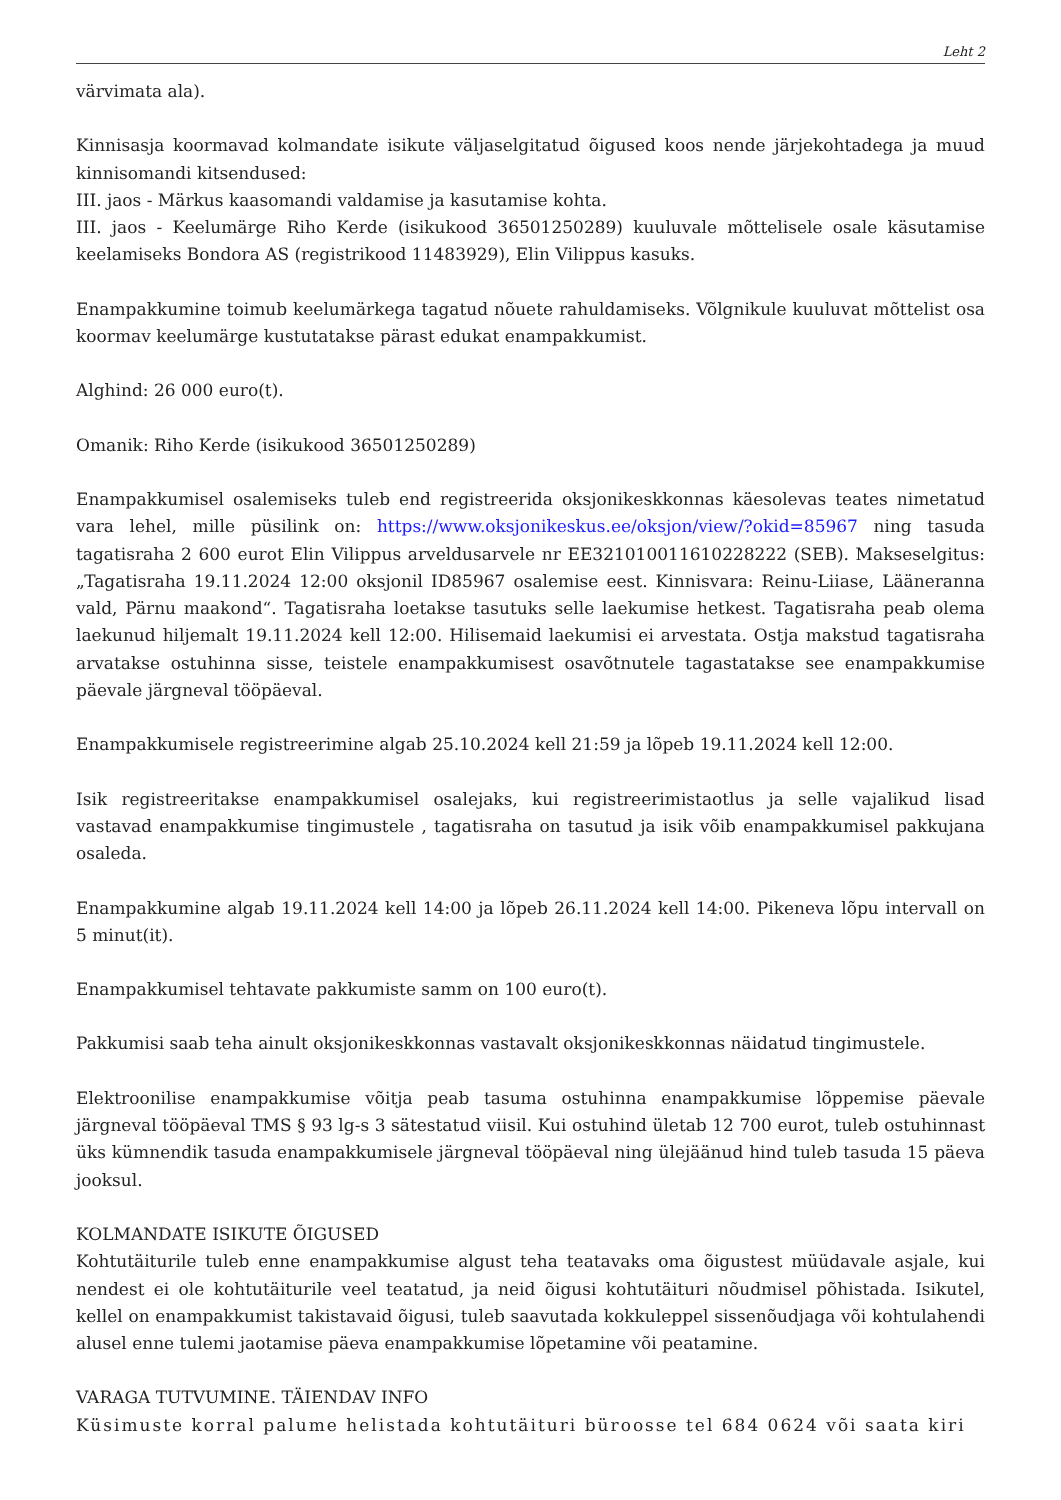Leht 2
värvimata ala).
Kinnisasja koormavad kolmandate isikute väljaselgitatud õigused koos nende järjekohtadega ja muud kinnisomandi kitsendused:
III. jaos - Märkus kaasomandi valdamise ja kasutamise kohta.
III. jaos - Keelumärge Riho Kerde (isikukood 36501250289) kuuluvale mõttelisele osale käsutamise keelamiseks Bondora AS (registrikood 11483929), Elin Vilippus kasuks.
Enampakkumine toimub keelumärkega tagatud nõuete rahuldamiseks. Võlgnikule kuuluvat mõttelist osa koormav keelumärge kustutatakse pärast edukat enampakkumist.
Alghind: 26 000 euro(t).
Omanik: Riho Kerde (isikukood 36501250289)
Enampakkumisel osalemiseks tuleb end registreerida oksjonikeskkonnas käesolevas teates nimetatud vara lehel, mille püsilink on: https://www.oksjonikeskus.ee/oksjon/view/?okid=85967 ning tasuda tagatisraha 2 600 eurot Elin Vilippus arveldusarvele nr EE321010011610228222 (SEB). Makseselgitus: „Tagatisraha 19.11.2024 12:00 oksjonil ID85967 osalemise eest. Kinnisvara: Reinu-Liiase, Lääneranna vald, Pärnu maakond“. Tagatisraha loetakse tasutuks selle laekumise hetkest. Tagatisraha peab olema laekunud hiljemalt 19.11.2024 kell 12:00. Hilisemaid laekumisi ei arvestata. Ostja makstud tagatisraha arvatakse ostuhinna sisse, teistele enampakkumisest osavõtnutele tagastatakse see enampakkumise päevale järgneval tööpäeval.
Enampakkumisele registreerimine algab 25.10.2024 kell 21:59 ja lõpeb 19.11.2024 kell 12:00.
Isik registreeritakse enampakkumisel osalejaks, kui registreerimistaotlus ja selle vajalikud lisad vastavad enampakkumise tingimustele , tagatisraha on tasutud ja isik võib enampakkumisel pakkujana osaleda.
Enampakkumine algab 19.11.2024 kell 14:00 ja lõpeb 26.11.2024 kell 14:00. Pikeneva lõpu intervall on 5 minut(it).
Enampakkumisel tehtavate pakkumiste samm on 100 euro(t).
Pakkumisi saab teha ainult oksjonikeskkonnas vastavalt oksjonikeskkonnas näidatud tingimustele.
Elektroonilise enampakkumise võitja peab tasuma ostuhinna enampakkumise lõppemise päevale järgneval tööpäeval TMS § 93 lg-s 3 sätestatud viisil. Kui ostuhind ületab 12 700 eurot, tuleb ostuhinnast üks kümnendik tasuda enampakkumisele järgneval tööpäeval ning ülejäänud hind tuleb tasuda 15 päeva jooksul.
KOLMANDATE ISIKUTE ÕIGUSED
Kohtutäiturile tuleb enne enampakkumise algust teha teatavaks oma õigustest müüdavale asjale, kui nendest ei ole kohtutäiturile veel teatatud, ja neid õigusi kohtutäituri nõudmisel põhistada. Isikutel, kellel on enampakkumist takistavaid õigusi, tuleb saavutada kokkuleppel sissenõudjaga või kohtulahendi alusel enne tulemi jaotamise päeva enampakkumise lõpetamine või peatamine.
VARAGA TUTVUMINE. TÄIENDAV INFO
Küsimuste korral palume helistada kohtutäituri büroosse tel 684 0624 või saata kiri